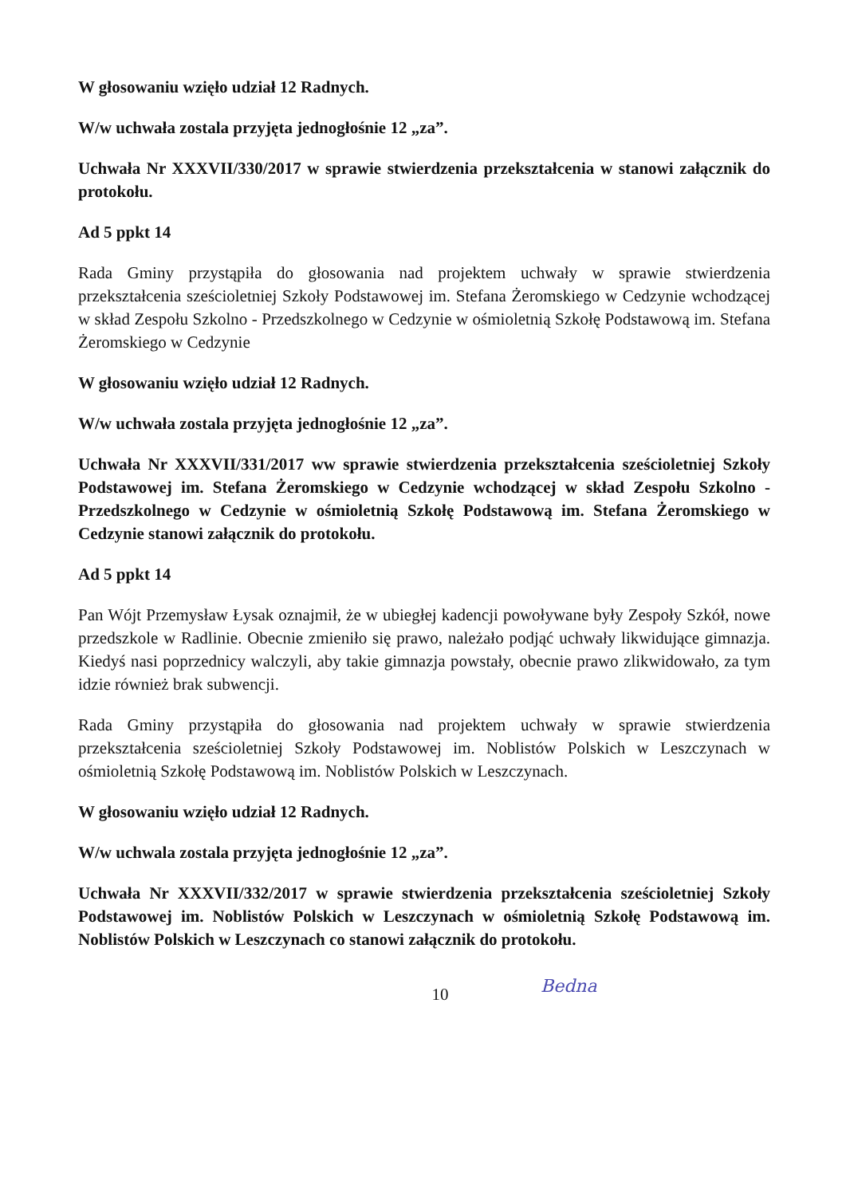W głosowaniu wzięło udział 12 Radnych.
W/w uchwała zostala przyjęta jednogłośnie 12 „za”.
Uchwała Nr XXXVII/330/2017 w sprawie stwierdzenia przekształcenia w stanowi załącznik do protokołu.
Ad 5 ppkt 14
Rada Gminy przystąpiła do głosowania nad projektem uchwały w sprawie stwierdzenia przekształcenia sześcioletniej Szkoły Podstawowej im. Stefana Żeromskiego w Cedzynie wchodzącej w skład Zespołu Szkolno - Przedszkolnego w Cedzynie w ośmioletnią Szkołę Podstawową im. Stefana Żeromskiego w Cedzynie
W głosowaniu wzięło udział 12 Radnych.
W/w uchwała zostala przyjęta jednogłośnie 12 „za”.
Uchwała Nr XXXVII/331/2017 ww sprawie stwierdzenia przekształcenia sześcioletniej Szkoły Podstawowej im. Stefana Żeromskiego w Cedzynie wchodzącej w skład Zespołu Szkolno - Przedszkolnego w Cedzynie w ośmioletnią Szkołę Podstawową im. Stefana Żeromskiego w Cedzynie stanowi załącznik do protokołu.
Ad 5 ppkt 14
Pan Wójt Przemysław Łysak oznajmił, że w ubiegłej kadencji powoływane były Zespoły Szkół, nowe przedszkole w Radlinie. Obecnie zmieniło się prawo, należało podjąć uchwały likwidujące gimnazja. Kiedyś nasi poprzednicy walczyli, aby takie gimnazja powstały, obecnie prawo zlikwidowało, za tym idzie również brak subwencji.
Rada Gminy przystąpiła do głosowania nad projektem uchwały w sprawie stwierdzenia przekształcenia sześcioletniej Szkoły Podstawowej im. Noblistów Polskich w Leszczynach w ośmioletnią Szkołę Podstawową im. Noblistów Polskich w Leszczynach.
W głosowaniu wzięło udział 12 Radnych.
W/w uchwala zostala przyjęta jednogłośnie 12 „za”.
Uchwała Nr XXXVII/332/2017 w sprawie stwierdzenia przekształcenia sześcioletniej Szkoły Podstawowej im. Noblistów Polskich w Leszczynach w ośmioletnią Szkołę Podstawową im. Noblistów Polskich w Leszczynach co stanowi załącznik do protokołu.
10
Bedna